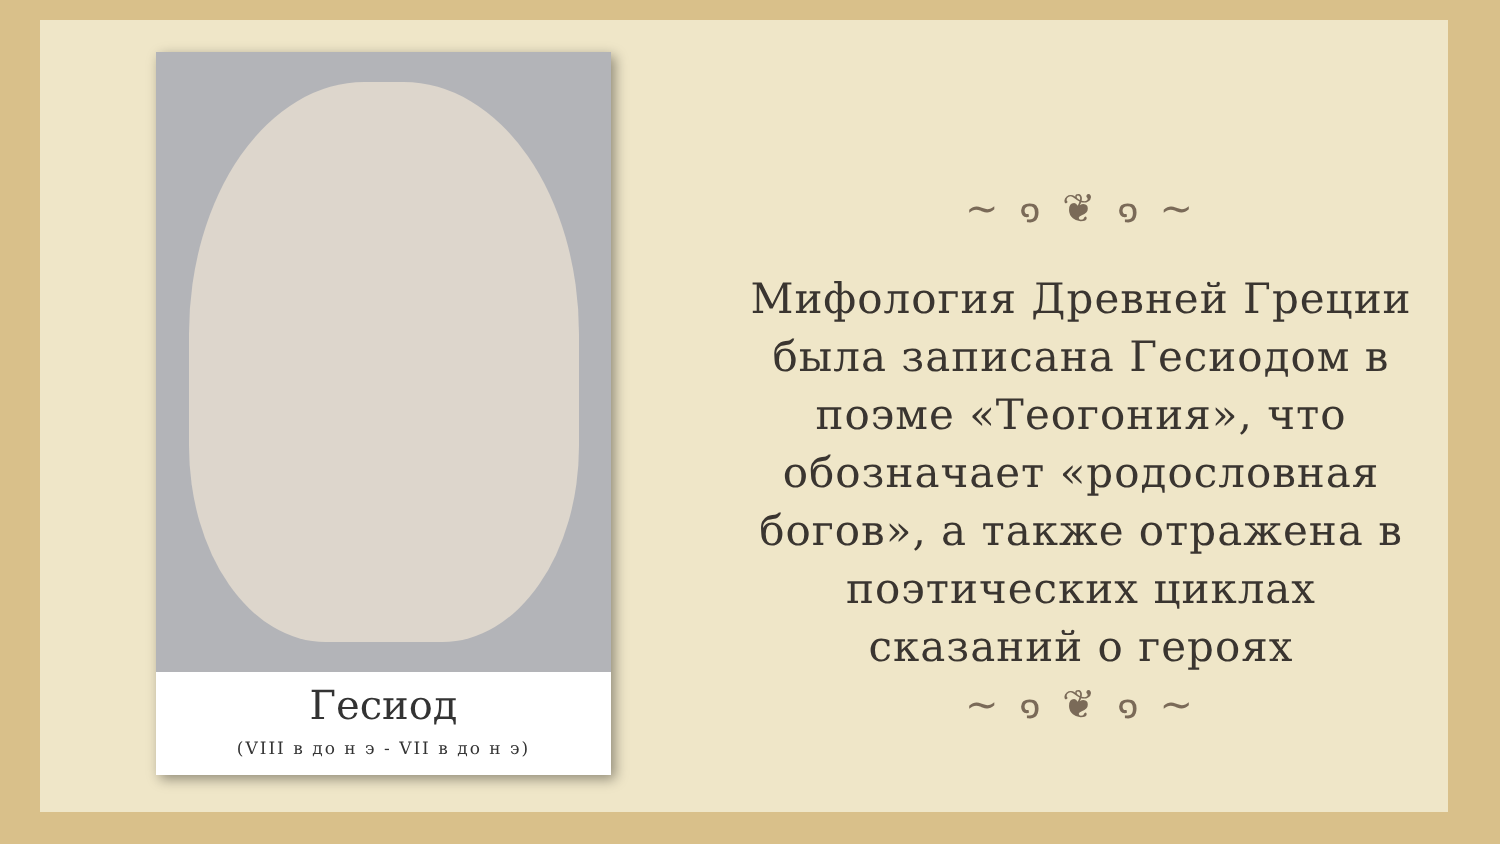Гесиод
(VIII в до н э - VII в до н э)
~ ๑ ❦ ๑ ~
Мифология Древней Греции была записана Гесиодом в поэме «Теогония», что обозначает «родословная богов», а также отражена в поэтических циклах сказаний о героях
~ ๑ ❦ ๑ ~